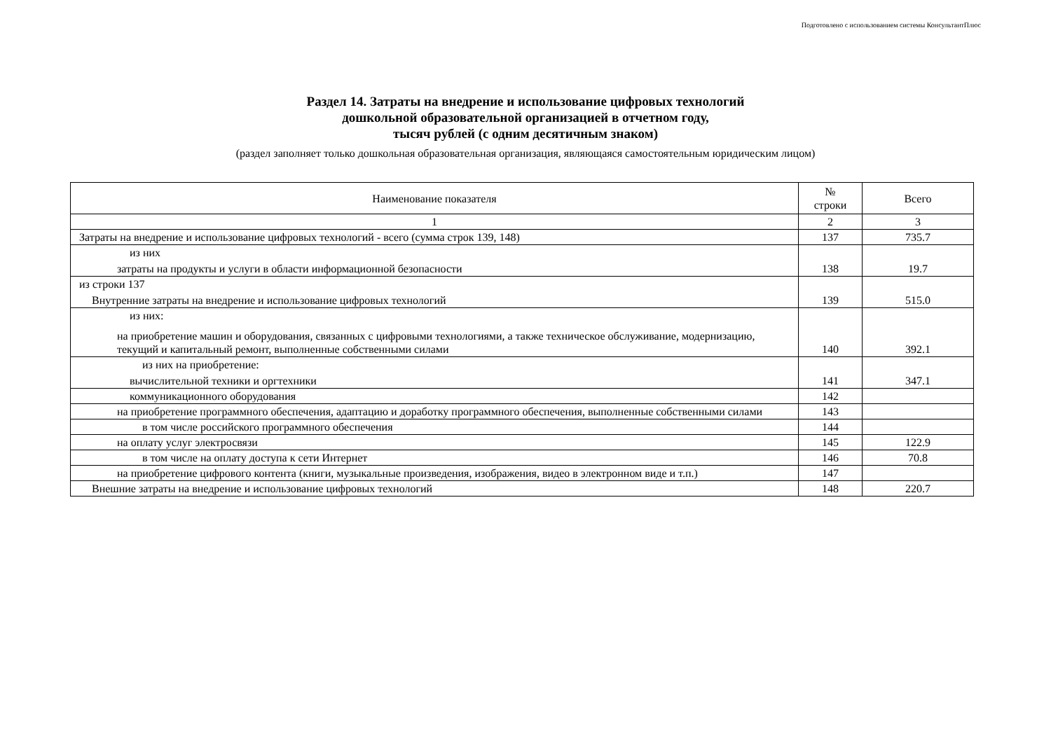Подготовлено с использованием системы КонсультантПлюс
Раздел 14. Затраты на внедрение и использование цифровых технологий
дошкольной образовательной организацией в отчетном году,
тысяч рублей (с одним десятичным знаком)
(раздел заполняет только дошкольная образовательная организация, являющаяся самостоятельным юридическим лицом)
| Наименование показателя | № строки | Всего |
| --- | --- | --- |
| 1 | 2 | 3 |
| Затраты на внедрение и использование цифровых технологий - всего (сумма строк 139, 148) | 137 | 735.7 |
| из них затраты на продукты и услуги в области информационной безопасности | 138 | 19.7 |
| из строки 137 Внутренние затраты на внедрение и использование цифровых технологий | 139 | 515.0 |
| из них: на приобретение машин и оборудования, связанных с цифровыми технологиями, а также техническое обслуживание, модернизацию, текущий и капитальный ремонт, выполненные собственными силами | 140 | 392.1 |
| из них на приобретение: вычислительной техники и оргтехники | 141 | 347.1 |
| коммуникационного оборудования | 142 | |
| на приобретение программного обеспечения, адаптацию и доработку программного обеспечения, выполненные собственными силами | 143 | |
| в том числе российского программного обеспечения | 144 | |
| на оплату услуг электросвязи | 145 | 122.9 |
| в том числе на оплату доступа к сети Интернет | 146 | 70.8 |
| на приобретение цифрового контента (книги, музыкальные произведения, изображения, видео в электронном виде и т.п.) | 147 | |
| Внешние затраты на внедрение и использование цифровых технологий | 148 | 220.7 |